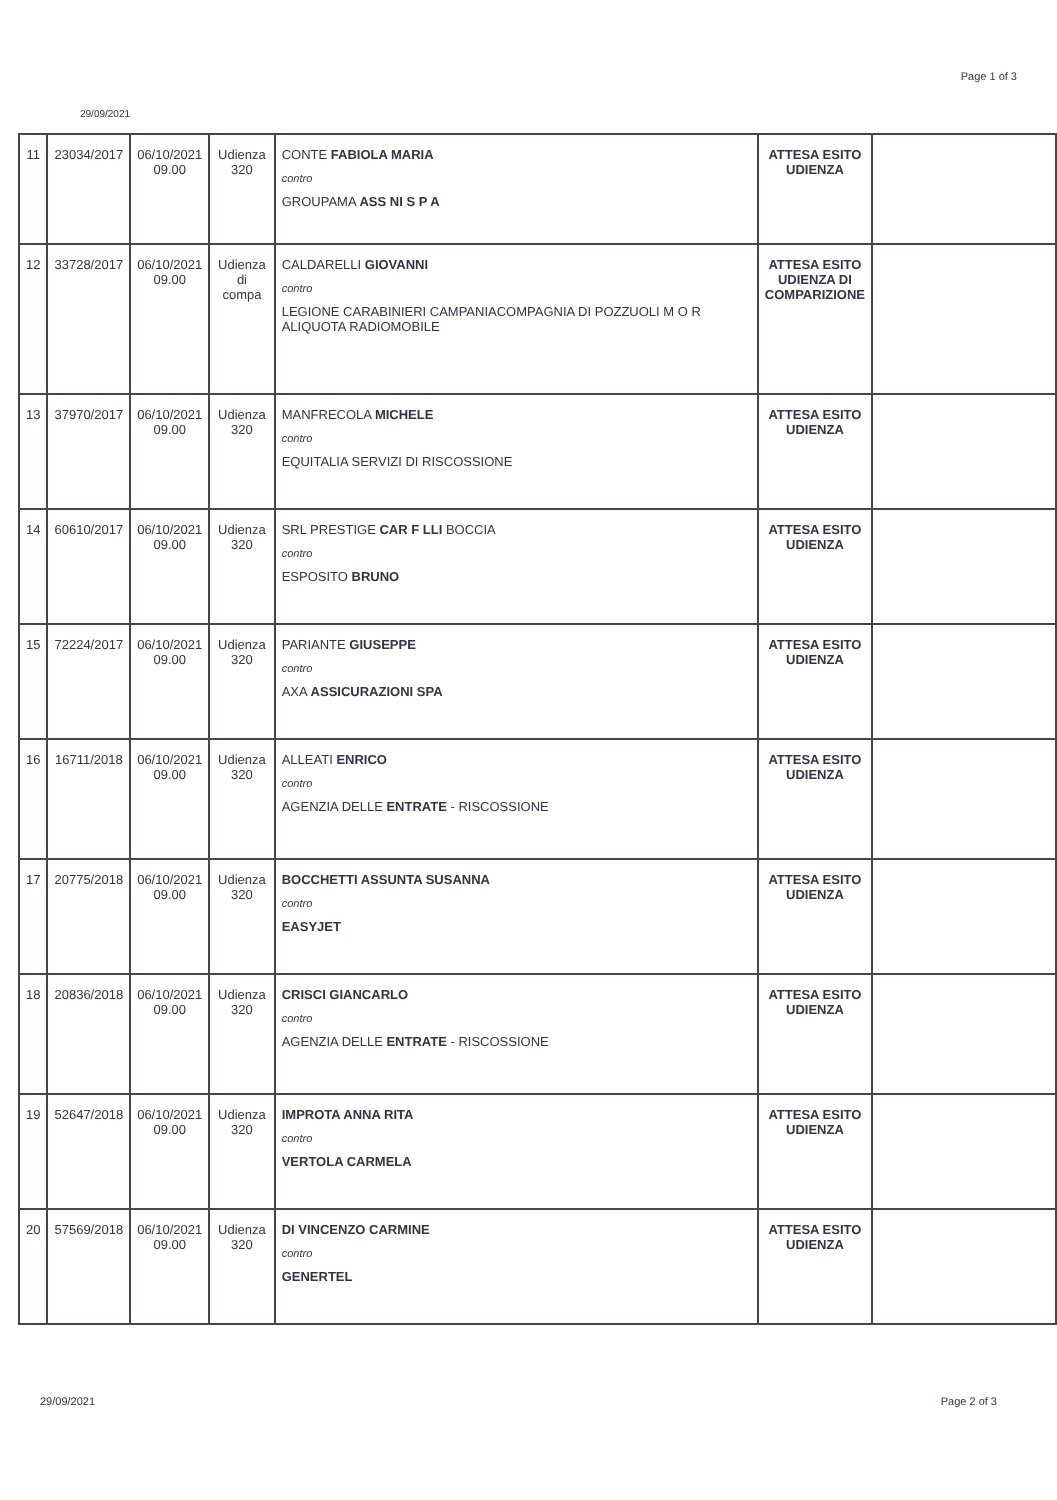Page 1 of 3
29/09/2021
| 11 | 23034/2017 | 06/10/2021 09.00 | Udienza 320 | CONTE FABIOLA MARIA contro GROUPAMA ASS NI S P A | ATTESA ESITO UDIENZA | |
| 12 | 33728/2017 | 06/10/2021 09.00 | Udienza di compa | CALDARELLI GIOVANNI contro LEGIONE CARABINIERI CAMPANIACOMPAGNIA DI POZZUOLI M O R ALIQUOTA RADIOMOBILE | ATTESA ESITO UDIENZA DI COMPARIZIONE | |
| 13 | 37970/2017 | 06/10/2021 09.00 | Udienza 320 | MANFRECOLA MICHELE contro EQUITALIA SERVIZI DI RISCOSSIONE | ATTESA ESITO UDIENZA | |
| 14 | 60610/2017 | 06/10/2021 09.00 | Udienza 320 | SRL PRESTIGE CAR F LLI BOCCIA contro ESPOSITO BRUNO | ATTESA ESITO UDIENZA | |
| 15 | 72224/2017 | 06/10/2021 09.00 | Udienza 320 | PARIANTE GIUSEPPE contro AXA ASSICURAZIONI SPA | ATTESA ESITO UDIENZA | |
| 16 | 16711/2018 | 06/10/2021 09.00 | Udienza 320 | ALLEATI ENRICO contro AGENZIA DELLE ENTRATE - RISCOSSIONE | ATTESA ESITO UDIENZA | |
| 17 | 20775/2018 | 06/10/2021 09.00 | Udienza 320 | BOCCHETTI ASSUNTA SUSANNA contro EASYJET | ATTESA ESITO UDIENZA | |
| 18 | 20836/2018 | 06/10/2021 09.00 | Udienza 320 | CRISCI GIANCARLO contro AGENZIA DELLE ENTRATE - RISCOSSIONE | ATTESA ESITO UDIENZA | |
| 19 | 52647/2018 | 06/10/2021 09.00 | Udienza 320 | IMPROTA ANNA RITA contro VERTOLA CARMELA | ATTESA ESITO UDIENZA | |
| 20 | 57569/2018 | 06/10/2021 09.00 | Udienza 320 | DI VINCENZO CARMINE contro GENERTEL | ATTESA ESITO UDIENZA | |
29/09/2021 Page 2 of 3